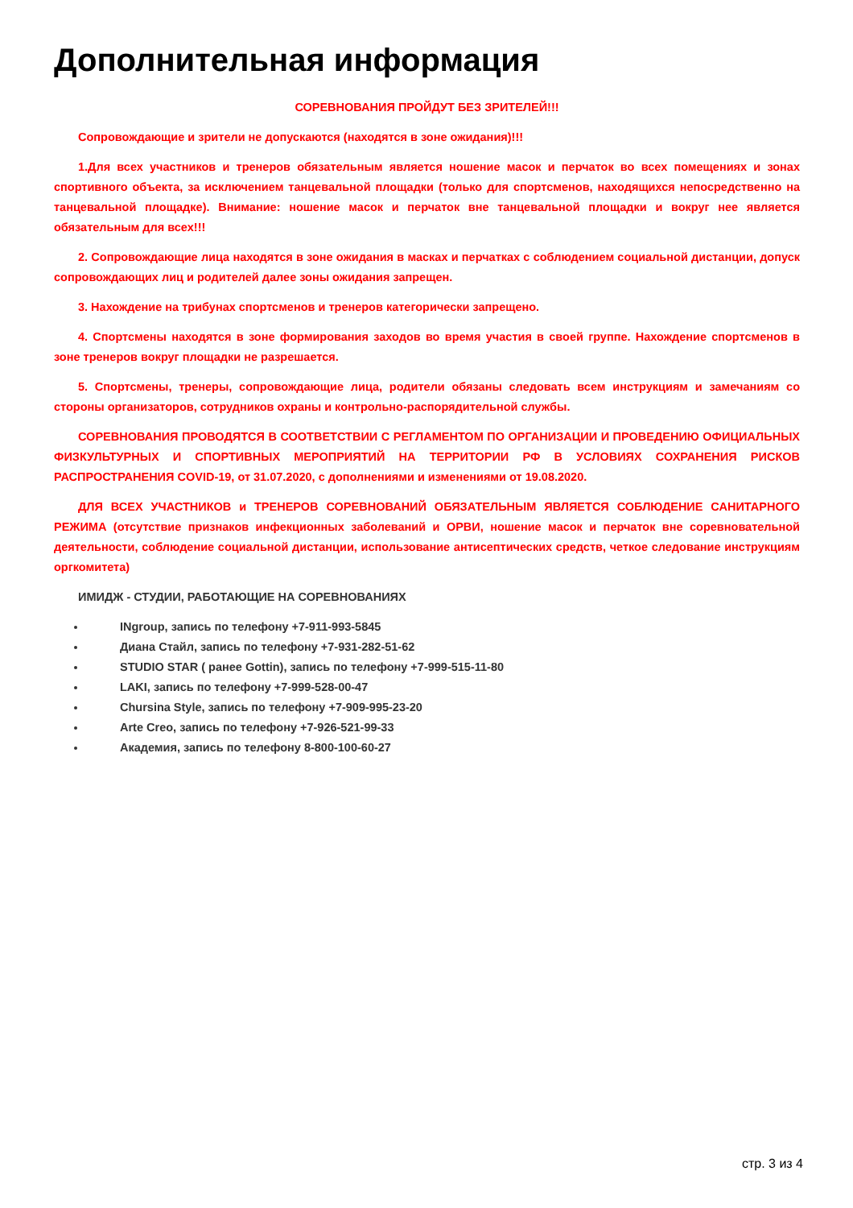Дополнительная информация
СОРЕВНОВАНИЯ ПРОЙДУТ БЕЗ ЗРИТЕЛЕЙ!!!
Сопровождающие и зрители не допускаются (находятся в зоне ожидания)!!!
1.Для всех участников и тренеров обязательным является ношение масок и перчаток во всех помещениях и зонах спортивного объекта, за исключением танцевальной площадки (только для спортсменов, находящихся непосредственно на танцевальной площадке). Внимание: ношение масок и перчаток вне танцевальной площадки и вокруг нее является обязательным для всех!!!
2. Сопровождающие лица находятся в зоне ожидания в масках и перчатках с соблюдением социальной дистанции, допуск сопровождающих лиц и родителей далее зоны ожидания запрещен.
3. Нахождение на трибунах спортсменов и тренеров категорически запрещено.
4. Спортсмены находятся в зоне формирования заходов во время участия в своей группе. Нахождение спортсменов в зоне тренеров вокруг площадки не разрешается.
5. Спортсмены, тренеры, сопровождающие лица, родители обязаны следовать всем инструкциям и замечаниям со стороны организаторов, сотрудников охраны и контрольно-распорядительной службы.
СОРЕВНОВАНИЯ ПРОВОДЯТСЯ В СООТВЕТСТВИИ С РЕГЛАМЕНТОМ ПО ОРГАНИЗАЦИИ И ПРОВЕДЕНИЮ ОФИЦИАЛЬНЫХ ФИЗКУЛЬТУРНЫХ И СПОРТИВНЫХ МЕРОПРИЯТИЙ НА ТЕРРИТОРИИ РФ В УСЛОВИЯХ СОХРАНЕНИЯ РИСКОВ РАСПРОСТРАНЕНИЯ COVID-19, от 31.07.2020, с дополнениями и изменениями от 19.08.2020.
ДЛЯ ВСЕХ УЧАСТНИКОВ и ТРЕНЕРОВ СОРЕВНОВАНИЙ ОБЯЗАТЕЛЬНЫМ ЯВЛЯЕТСЯ СОБЛЮДЕНИЕ САНИТАРНОГО РЕЖИМА (отсутствие признаков инфекционных заболеваний и ОРВИ, ношение масок и перчаток вне соревновательной деятельности, соблюдение социальной дистанции, использование антисептических средств, четкое следование инструкциям оргкомитета)
ИМИДЖ - СТУДИИ, РАБОТАЮЩИЕ НА СОРЕВНОВАНИЯХ
INgroup, запись по телефону +7-911-993-5845
Диана Стайл, запись по телефону +7-931-282-51-62
STUDIO STAR ( ранее Gottin), запись по телефону +7-999-515-11-80
LAKI, запись по телефону +7-999-528-00-47
Chursina Style, запись по телефону +7-909-995-23-20
Arte Creo, запись по телефону +7-926-521-99-33
Академия, запись по телефону 8-800-100-60-27
стр. 3 из 4